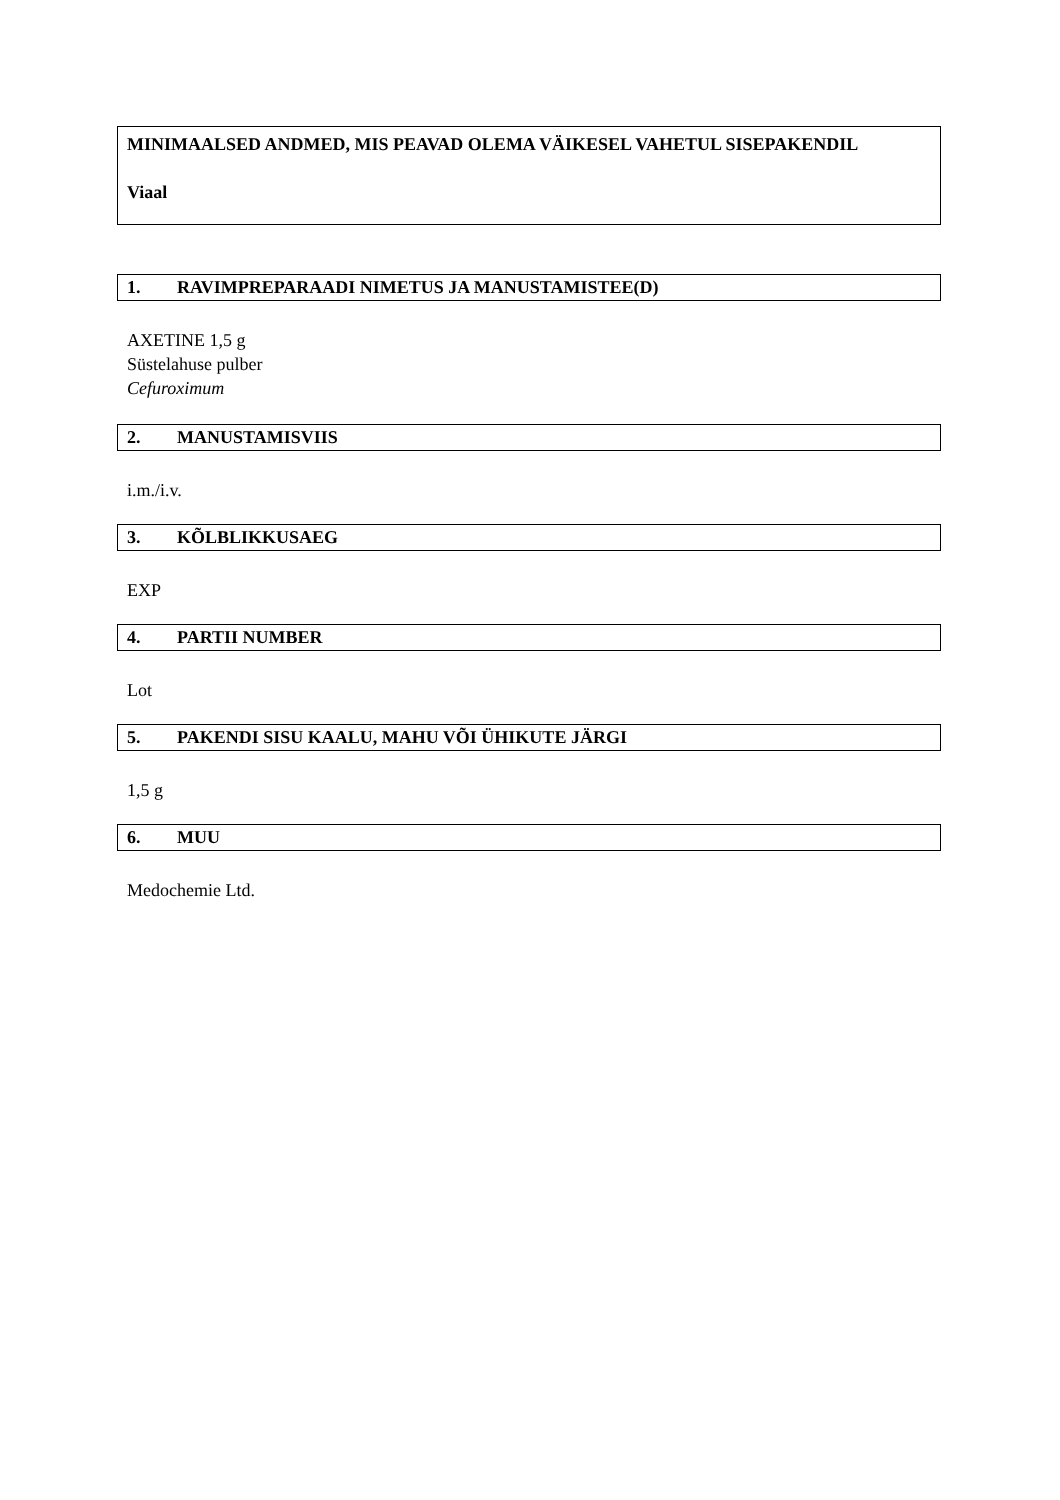MINIMAALSED ANDMED, MIS PEAVAD OLEMA VÄIKESEL VAHETUL SISEPAKENDIL
Viaal
1. RAVIMPREPARAADI NIMETUS JA MANUSTAMISTEE(D)
AXETINE 1,5 g
Süstelahuse pulber
Cefuroximum
2. MANUSTAMISVIIS
i.m./i.v.
3. KÕLBLIKKUSAEG
EXP
4. PARTII NUMBER
Lot
5. PAKENDI SISU KAALU, MAHU VÕI ÜHIKUTE JÄRGI
1,5 g
6. MUU
Medochemie Ltd.